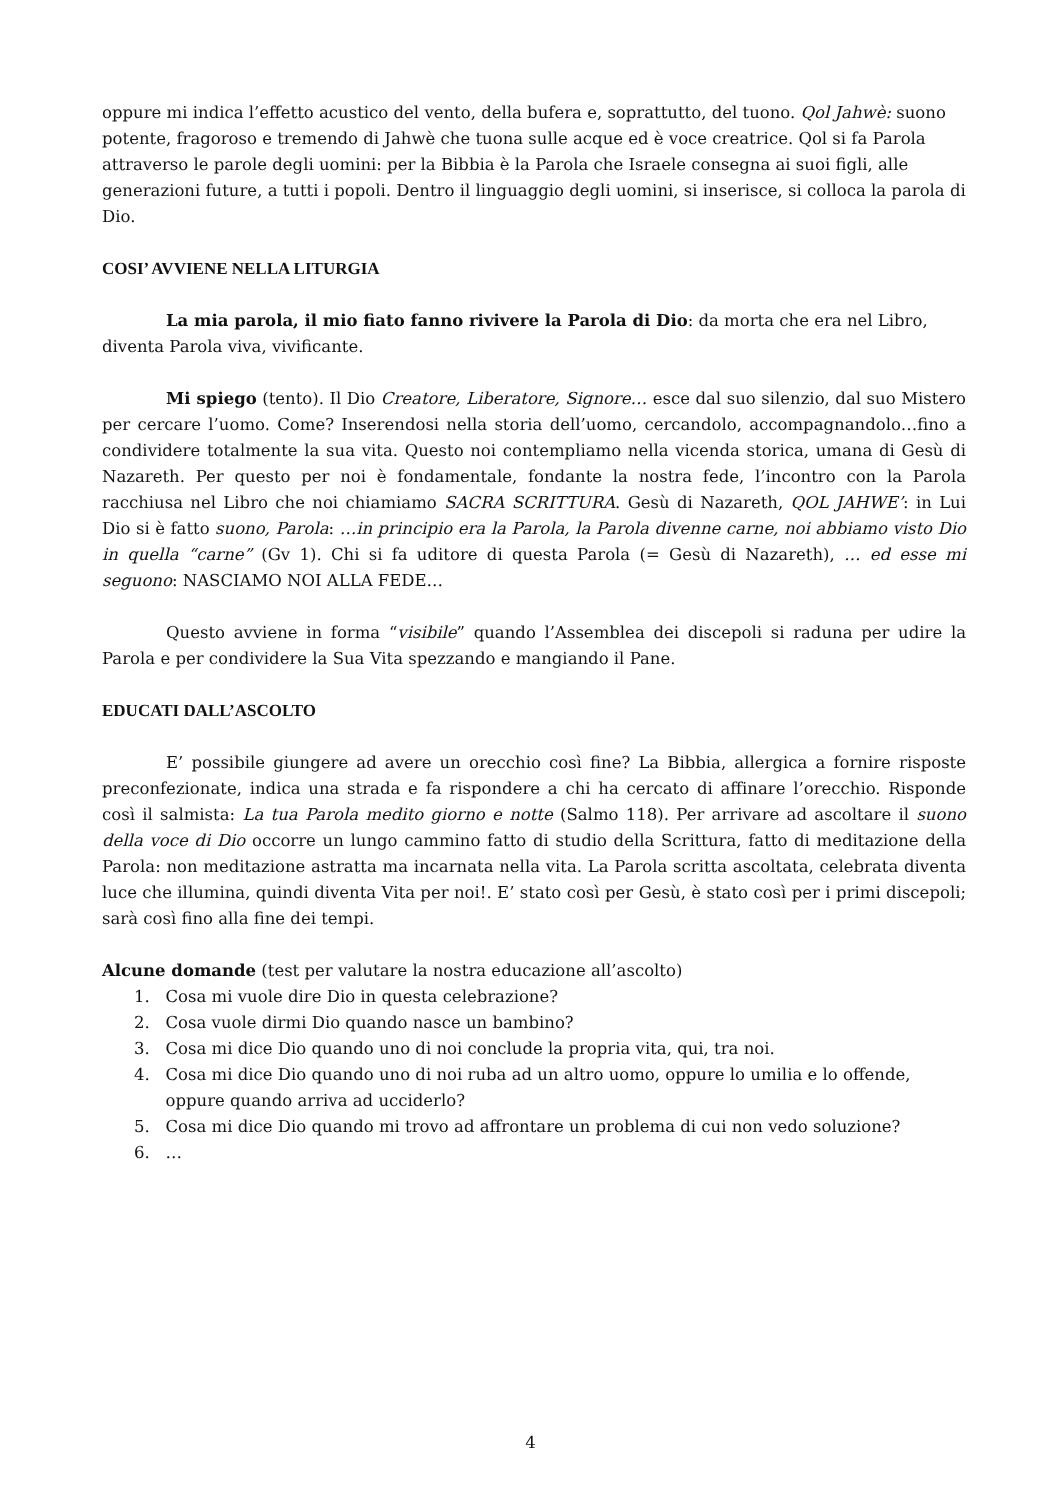oppure mi indica l’effetto acustico del vento, della bufera e, soprattutto, del tuono. Qol Jahwè: suono potente, fragoroso e tremendo di Jahwè che tuona sulle acque ed è voce creatrice. Qol si fa Parola attraverso le parole degli uomini: per la Bibbia è la Parola che Israele consegna ai suoi figli, alle generazioni future, a tutti i popoli. Dentro il linguaggio degli uomini, si inserisce, si colloca la parola di Dio.
COSI’ AVVIENE NELLA LITURGIA
La mia parola, il mio fiato fanno rivivere la Parola di Dio: da morta che era nel Libro, diventa Parola viva, vivificante.
Mi spiego (tento). Il Dio Creatore, Liberatore, Signore… esce dal suo silenzio, dal suo Mistero per cercare l’uomo. Come? Inserendosi nella storia dell’uomo, cercandolo, accompagnandolo…fino a condividere totalmente la sua vita. Questo noi contempliamo nella vicenda storica, umana di Gesù di Nazareth. Per questo per noi è fondamentale, fondante la nostra fede, l’incontro con la Parola racchiusa nel Libro che noi chiamiamo SACRA SCRITTURA. Gesù di Nazareth, QOL JAHWE’: in Lui Dio si è fatto suono, Parola: …in principio era la Parola, la Parola divenne carne, noi abbiamo visto Dio in quella “carne” (Gv 1). Chi si fa uditore di questa Parola (= Gesù di Nazareth), … ed esse mi seguono: NASCIAMO NOI ALLA FEDE…
Questo avviene in forma “visibile” quando l’Assemblea dei discepoli si raduna per udire la Parola e per condividere la Sua Vita spezzando e mangiando il Pane.
EDUCATI DALL’ASCOLTO
E’ possibile giungere ad avere un orecchio così fine? La Bibbia, allergica a fornire risposte preconfezionate, indica una strada e fa rispondere a chi ha cercato di affinare l’orecchio. Risponde così il salmista: La tua Parola medito giorno e notte (Salmo 118). Per arrivare ad ascoltare il suono della voce di Dio occorre un lungo cammino fatto di studio della Scrittura, fatto di meditazione della Parola: non meditazione astratta ma incarnata nella vita. La Parola scritta ascoltata, celebrata diventa luce che illumina, quindi diventa Vita per noi!. E’ stato così per Gesù, è stato così per i primi discepoli; sarà così fino alla fine dei tempi.
Alcune domande (test per valutare la nostra educazione all’ascolto)
1. Cosa mi vuole dire Dio in questa celebrazione?
2. Cosa vuole dirmi Dio quando nasce un bambino?
3. Cosa mi dice Dio quando uno di noi conclude la propria vita, qui, tra noi.
4. Cosa mi dice Dio quando uno di noi ruba ad un altro uomo, oppure lo umilia e lo offende,
oppure quando arriva ad ucciderlo?
5. Cosa mi dice Dio quando mi trovo ad affrontare un problema di cui non vedo soluzione?
6. …
4